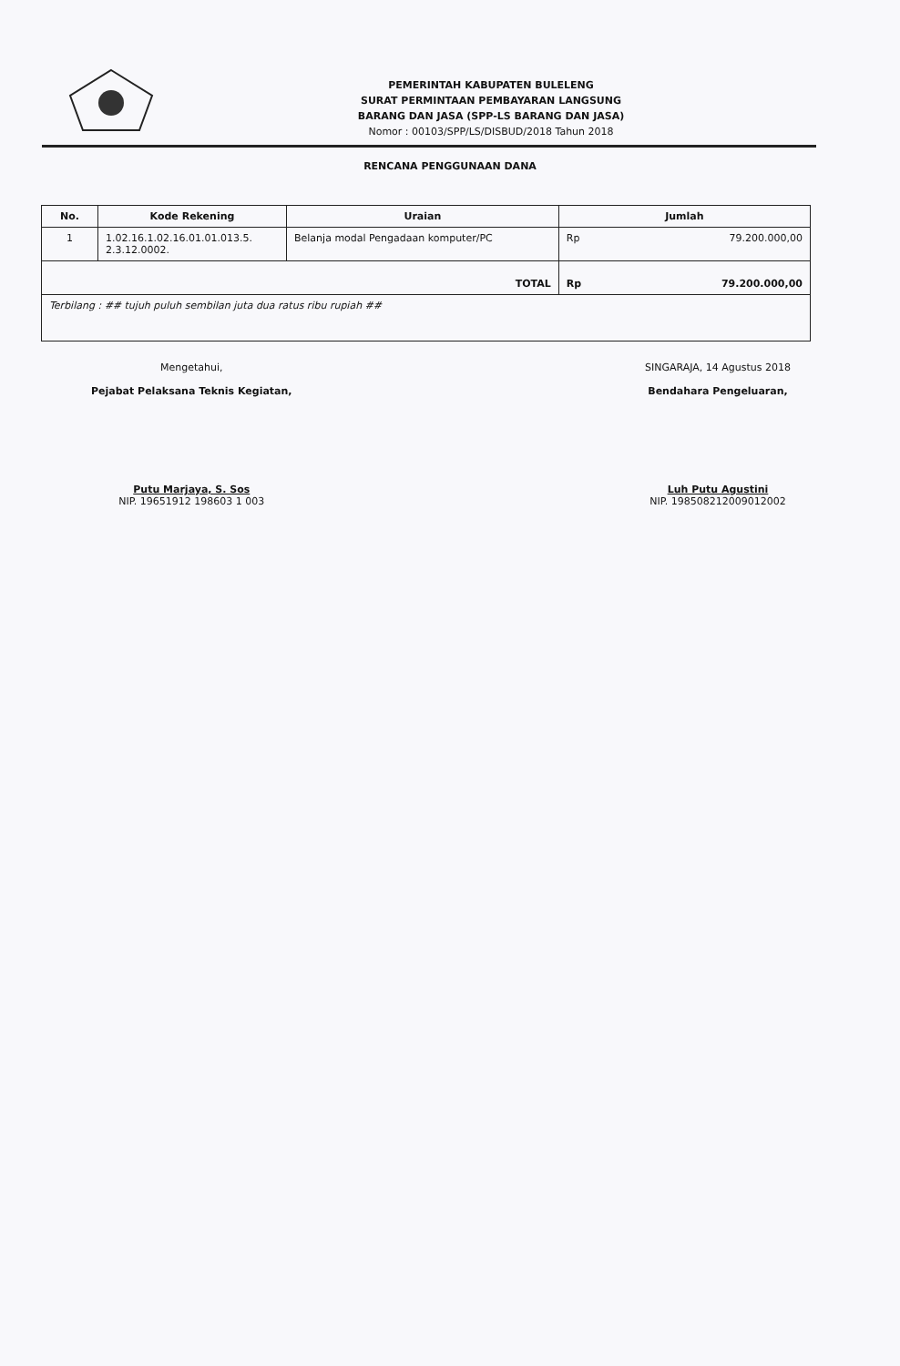PEMERINTAH KABUPATEN BULELENG
SURAT PERMINTAAN PEMBAYARAN LANGSUNG
BARANG DAN JASA (SPP-LS BARANG DAN JASA)
Nomor : 00103/SPP/LS/DISBUD/2018 Tahun 2018
RENCANA PENGGUNAAN DANA
| No. | Kode Rekening | Uraian | Jumlah | |
| --- | --- | --- | --- | --- |
| 1 | 1.02.16.1.02.16.01.01.013.5. 2.3.12.0002. | Belanja modal Pengadaan komputer/PC | Rp | 79.200.000,00 |
| TOTAL | | | Rp | 79.200.000,00 |
| Terbilang : ## tujuh puluh sembilan juta dua ratus ribu rupiah ## | | | | |
Mengetahui,
Pejabat Pelaksana Teknis Kegiatan,
Putu Marjaya, S. Sos
NIP. 19651912 198603 1 003
SINGARAJA, 14 Agustus 2018
Bendahara Pengeluaran,
Luh Putu Agustini
NIP. 198508212009012002